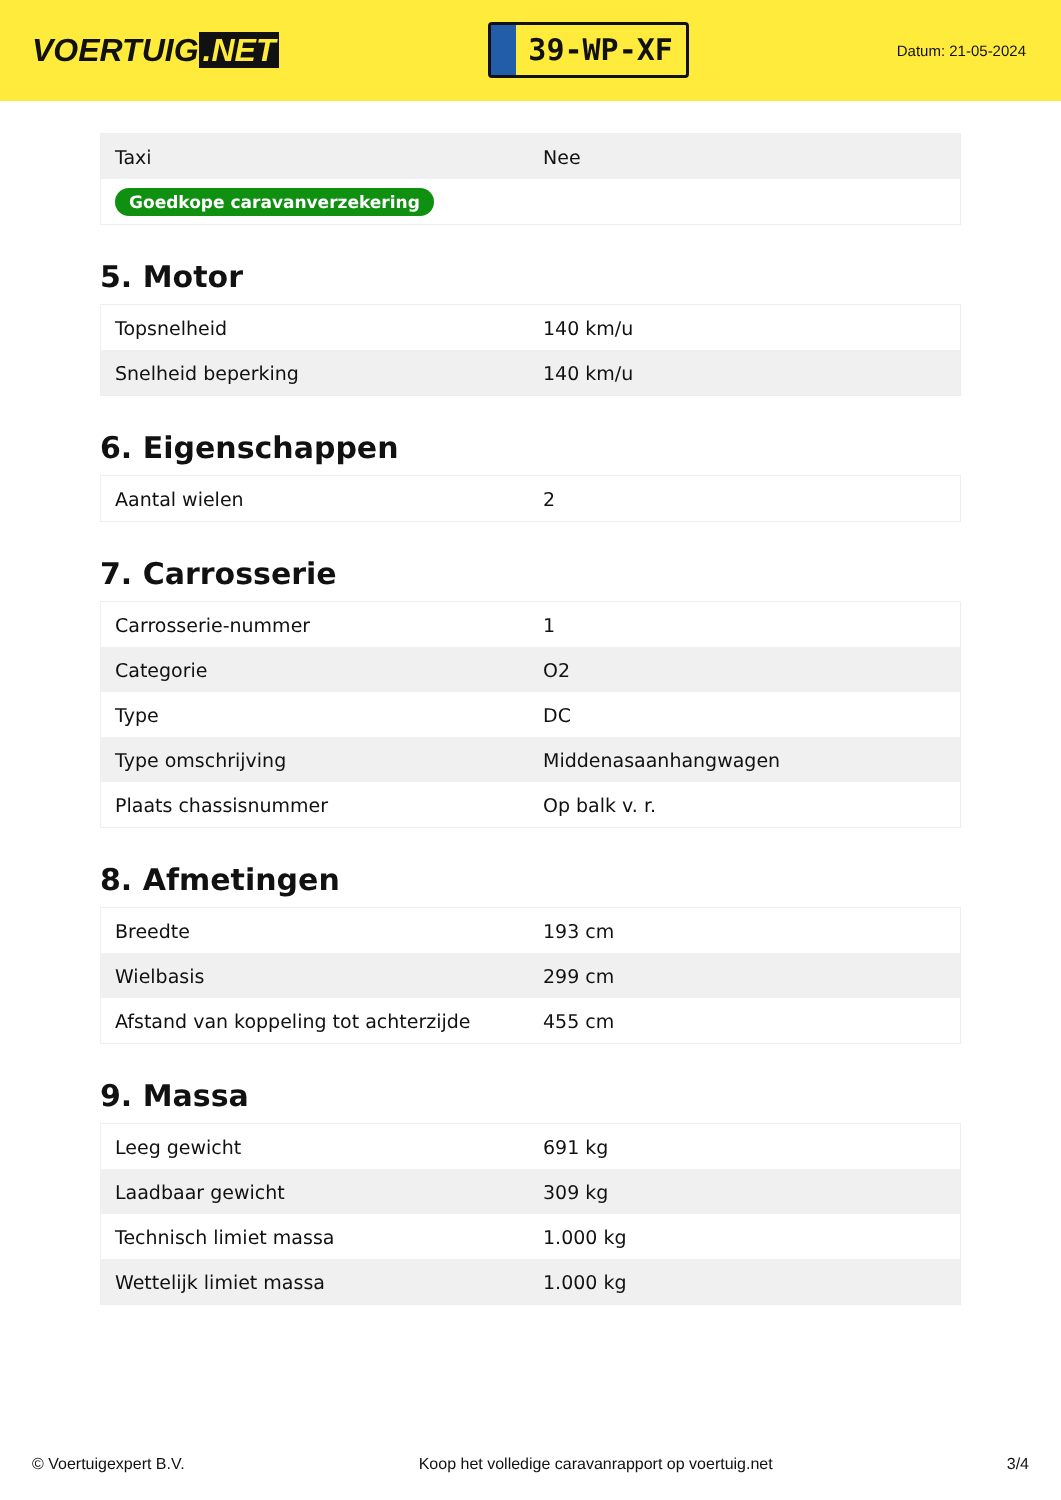VOERTUIG.NET
39-WP-XF
Datum: 21-05-2024
| Taxi | Nee |
| Goedkope caravanverzekering | |
5. Motor
| Topsnelheid | 140 km/u |
| Snelheid beperking | 140 km/u |
6. Eigenschappen
| Aantal wielen | 2 |
7. Carrosserie
| Carrosserie-nummer | 1 |
| Categorie | O2 |
| Type | DC |
| Type omschrijving | Middenasaanhangwagen |
| Plaats chassisnummer | Op balk v. r. |
8. Afmetingen
| Breedte | 193 cm |
| Wielbasis | 299 cm |
| Afstand van koppeling tot achterzijde | 455 cm |
9. Massa
| Leeg gewicht | 691 kg |
| Laadbaar gewicht | 309 kg |
| Technisch limiet massa | 1.000 kg |
| Wettelijk limiet massa | 1.000 kg |
© Voertuigexpert B.V. Koop het volledige caravanrapport op voertuig.net 3/4